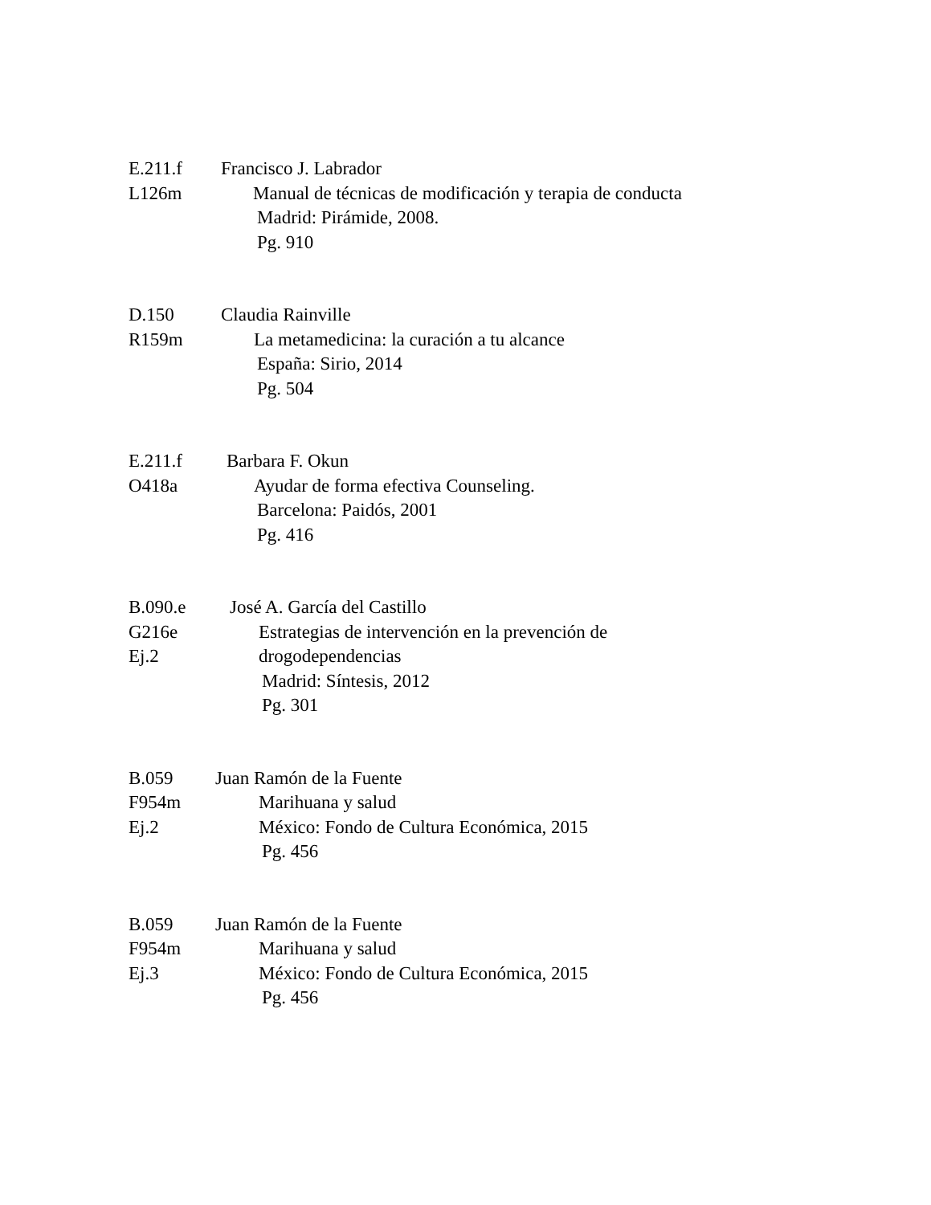E.211.f Francisco J. Labrador
L126m Manual de técnicas de modificación y terapia de conducta
Madrid: Pirámide, 2008.
Pg. 910
D.150 Claudia Rainville
R159m La metamedicina: la curación a tu alcance
España: Sirio, 2014
Pg. 504
E.211.f Barbara F. Okun
O418a Ayudar de forma efectiva Counseling.
Barcelona: Paidós, 2001
Pg. 416
B.090.e José A. García del Castillo
G216e Estrategias de intervención en la prevención de
Ej.2 drogodependencias
Madrid: Síntesis, 2012
Pg. 301
B.059 Juan Ramón de la Fuente
F954m Marihuana y salud
Ej.2 México: Fondo de Cultura Económica, 2015
Pg. 456
B.059 Juan Ramón de la Fuente
F954m Marihuana y salud
Ej.3 México: Fondo de Cultura Económica, 2015
Pg. 456